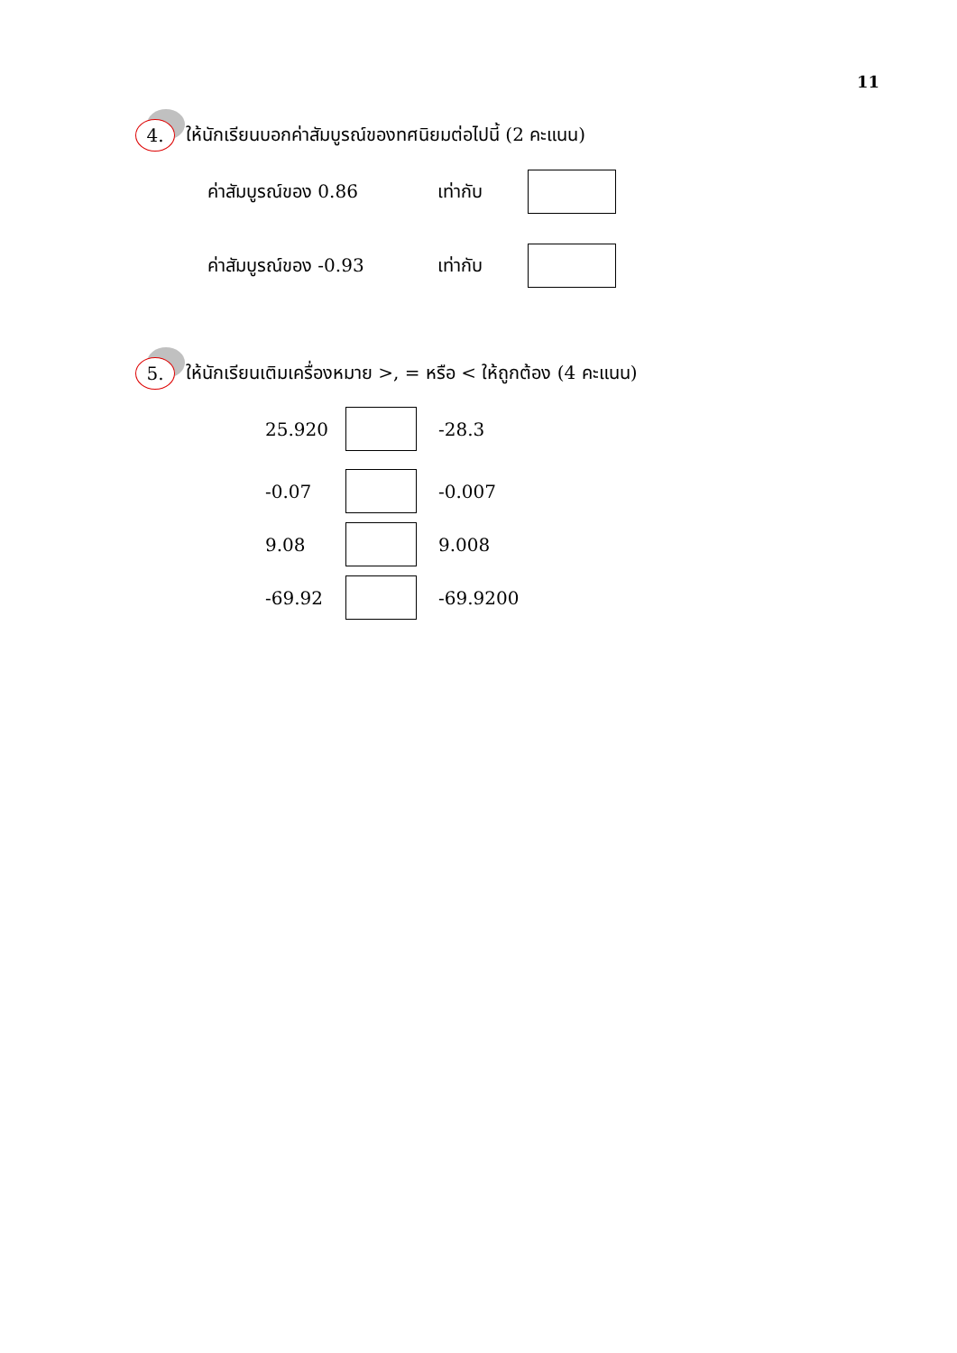11
4.
ให้นักเรียนบอกค่าสัมบูรณ์ของทศนิยมต่อไปนี้ (2 คะแนน)
ค่าสัมบูรณ์ของ 0.86 เท่ากับ
ค่าสัมบูรณ์ของ -0.93 เท่ากับ
5.
ให้นักเรียนเติมเครื่องหมาย >, = หรือ < ให้ถูกต้อง (4 คะแนน)
25.920 -28.3
-0.07 -0.007
9.08 9.008
-69.92 -69.9200